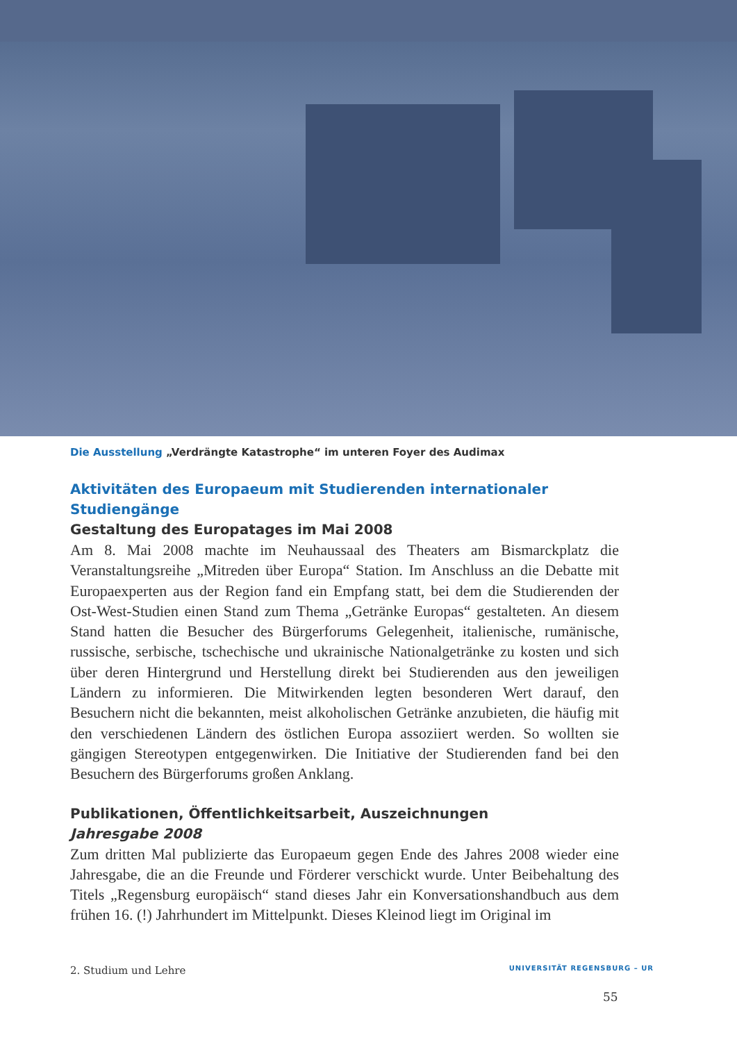Die Ausstellung „Verdrängte Katastrophe“ im unteren Foyer des Audimax
Aktivitäten des Europaeum mit Studierenden internationaler Studiengänge
Gestaltung des Europatages im Mai 2008
Am 8. Mai 2008 machte im Neuhaussaal des Theaters am Bismarckplatz die Veranstaltungsreihe „Mitreden über Europa“ Station. Im Anschluss an die Debatte mit Europaexperten aus der Region fand ein Empfang statt, bei dem die Studierenden der Ost-West-Studien einen Stand zum Thema „Getränke Europas“ gestalteten. An diesem Stand hatten die Besucher des Bürgerforums Gelegenheit, italienische, rumänische, russische, serbische, tschechische und ukrainische Nationalgetränke zu kosten und sich über deren Hintergrund und Herstellung direkt bei Studierenden aus den jeweiligen Ländern zu informieren. Die Mitwirkenden legten besonderen Wert darauf, den Besuchern nicht die bekannten, meist alkoholischen Getränke anzubieten, die häufig mit den verschiedenen Ländern des östlichen Europa assoziiert werden. So wollten sie gängigen Stereotypen entgegenwirken. Die Initiative der Studierenden fand bei den Besuchern des Bürgerforums großen Anklang.
Publikationen, Öffentlichkeitsarbeit, Auszeichnungen
Jahresgabe 2008
Zum dritten Mal publizierte das Europaeum gegen Ende des Jahres 2008 wieder eine Jahresgabe, die an die Freunde und Förderer verschickt wurde. Unter Beibehaltung des Titels „Regensburg europäisch“ stand dieses Jahr ein Konversationshandbuch aus dem frühen 16. (!) Jahrhundert im Mittelpunkt. Dieses Kleinod liegt im Original im
2. Studium und Lehre UNIVERSITÄT REGENSBURG – UR
55